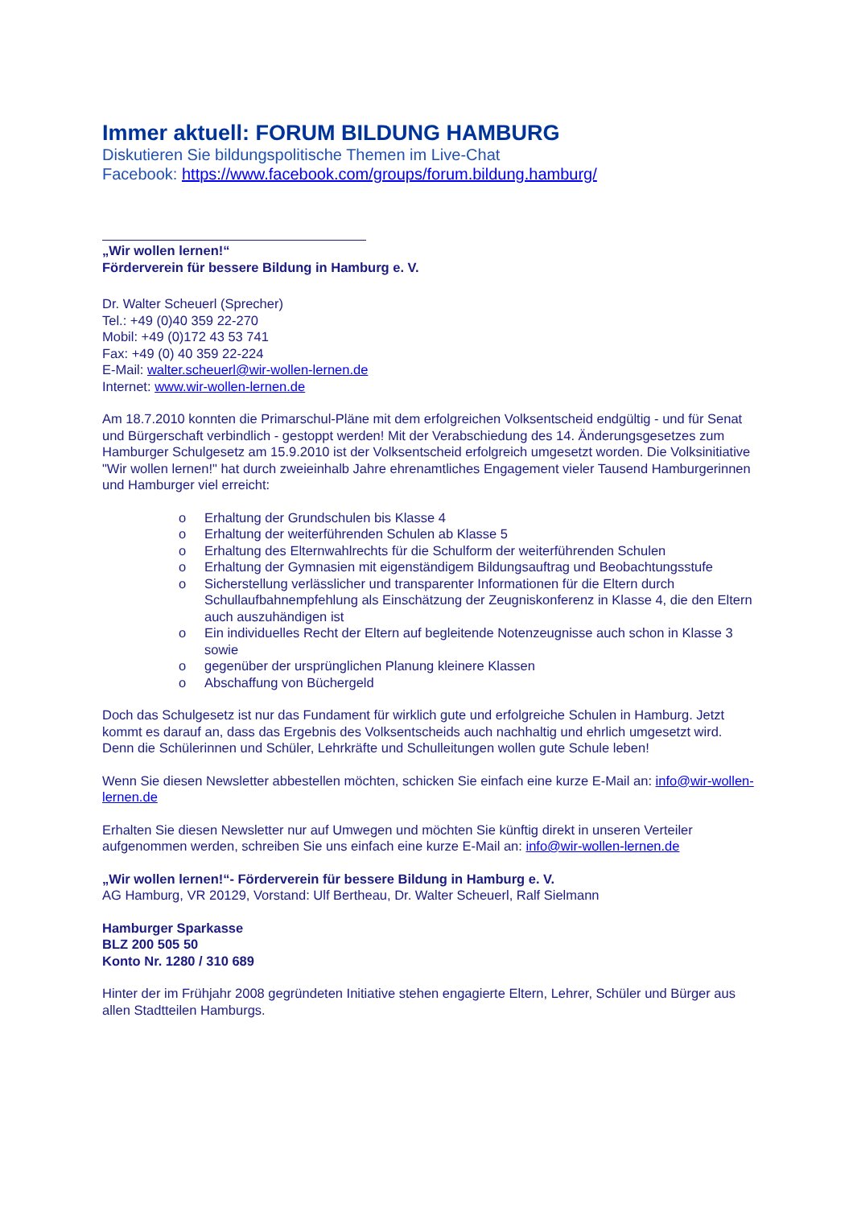Immer aktuell: FORUM BILDUNG HAMBURG
Diskutieren Sie bildungspolitische Themen im Live-Chat
Facebook: https://www.facebook.com/groups/forum.bildung.hamburg/
„Wir wollen lernen!“
Förderverein für bessere Bildung in Hamburg e. V.
Dr. Walter Scheuerl (Sprecher)
Tel.: +49 (0)40 359 22-270
Mobil: +49 (0)172 43 53 741
Fax: +49 (0) 40 359 22-224
E-Mail: walter.scheuerl@wir-wollen-lernen.de
Internet: www.wir-wollen-lernen.de
Am 18.7.2010 konnten die Primarschul-Pläne mit dem erfolgreichen Volksentscheid endgültig - und für Senat und Bürgerschaft verbindlich - gestoppt werden! Mit der Verabschiedung des 14. Änderungsgesetzes zum Hamburger Schulgesetz am 15.9.2010 ist der Volksentscheid erfolgreich umgesetzt worden. Die Volksinitiative "Wir wollen lernen!" hat durch zweieinhalb Jahre ehrenamtliches Engagement vieler Tausend Hamburgerinnen und Hamburger viel erreicht:
o Erhaltung der Grundschulen bis Klasse 4
o Erhaltung der weiterführenden Schulen ab Klasse 5
o Erhaltung des Elternwahlrechts für die Schulform der weiterführenden Schulen
o Erhaltung der Gymnasien mit eigenständigem Bildungsauftrag und Beobachtungsstufe
o Sicherstellung verlässlicher und transparenter Informationen für die Eltern durch Schullaufbahnempfehlung als Einschätzung der Zeugniskonferenz in Klasse 4, die den Eltern auch auszuhändigen ist
o Ein individuelles Recht der Eltern auf begleitende Notenzeugnisse auch schon in Klasse 3 sowie
o gegenüber der ursprünglichen Planung kleinere Klassen
o Abschaffung von Büchergeld
Doch das Schulgesetz ist nur das Fundament für wirklich gute und erfolgreiche Schulen in Hamburg. Jetzt kommt es darauf an, dass das Ergebnis des Volksentscheids auch nachhaltig und ehrlich umgesetzt wird. Denn die Schülerinnen und Schüler, Lehrkräfte und Schulleitungen wollen gute Schule leben!
Wenn Sie diesen Newsletter abbestellen möchten, schicken Sie einfach eine kurze E-Mail an: info@wir-wollen-lernen.de
Erhalten Sie diesen Newsletter nur auf Umwegen und möchten Sie künftig direkt in unseren Verteiler aufgenommen werden, schreiben Sie uns einfach eine kurze E-Mail an: info@wir-wollen-lernen.de
„Wir wollen lernen!“- Förderverein für bessere Bildung in Hamburg e. V.
AG Hamburg, VR 20129, Vorstand: Ulf Bertheau, Dr. Walter Scheuerl, Ralf Sielmann
Hamburger Sparkasse
BLZ 200 505 50
Konto Nr. 1280 / 310 689
Hinter der im Frühjahr 2008 gegründeten Initiative stehen engagierte Eltern, Lehrer, Schüler und Bürger aus allen Stadtteilen Hamburgs.